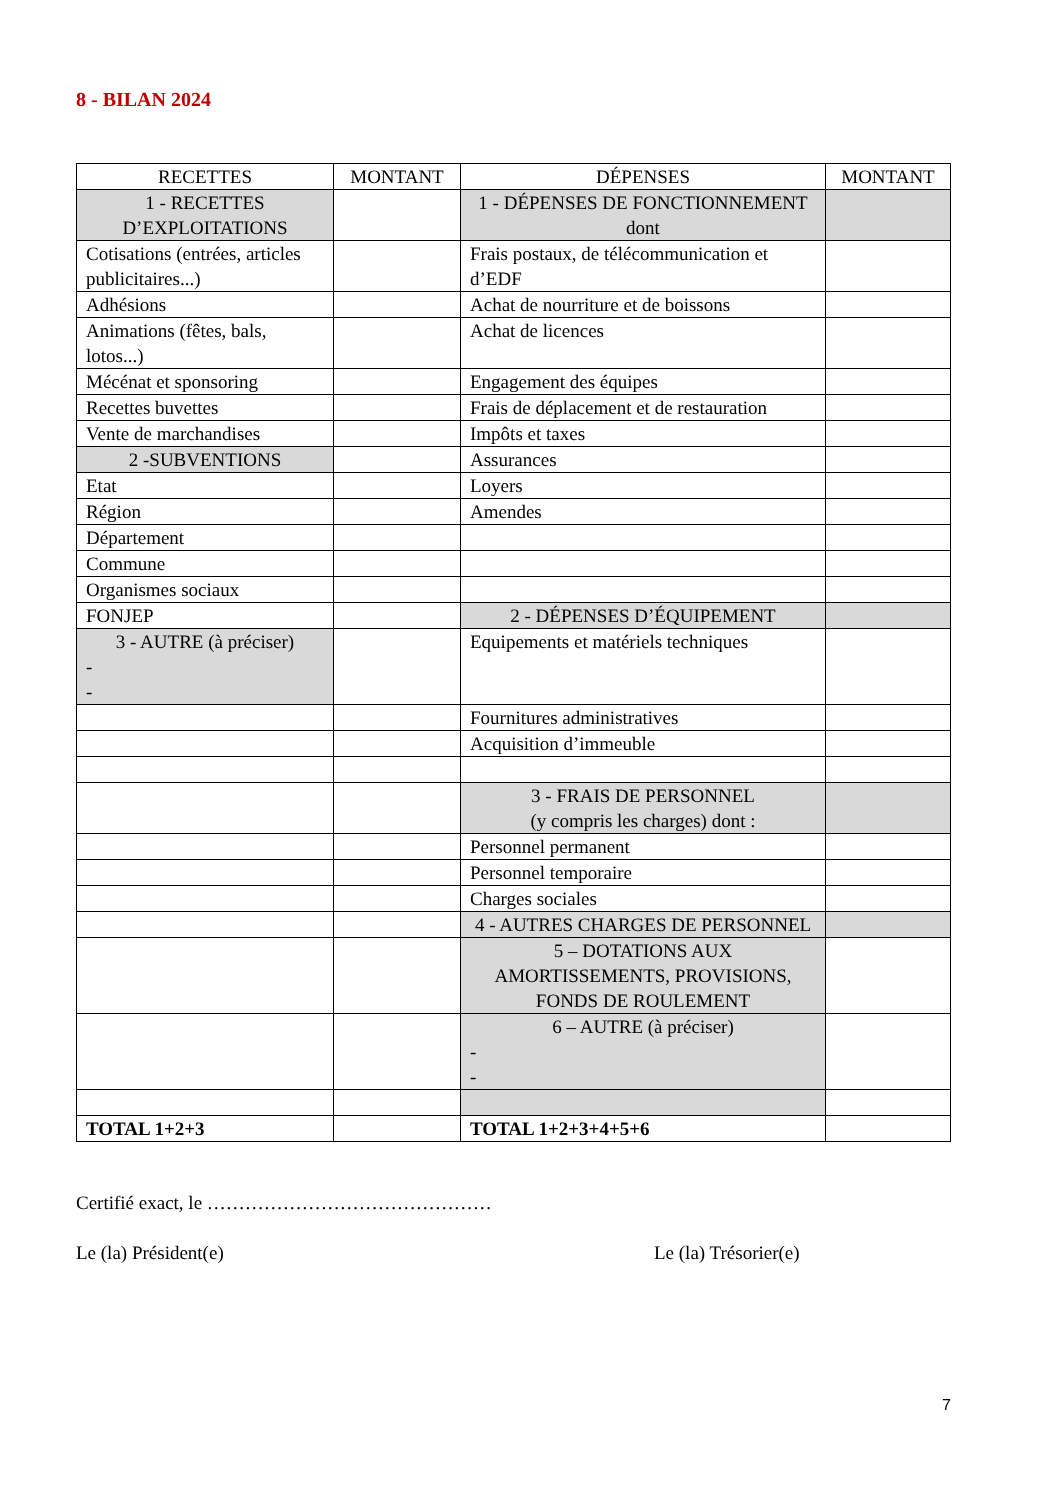8 - BILAN 2024
| RECETTES | MONTANT | DÉPENSES | MONTANT |
| --- | --- | --- | --- |
| 1 - RECETTES D’EXPLOITATIONS | | 1 - DÉPENSES DE FONCTIONNEMENT dont | |
| Cotisations (entrées, articles publicitaires...) | | Frais postaux, de télécommunication et d’EDF | |
| Adhésions | | Achat de nourriture et de boissons | |
| Animations (fêtes, bals, lotos...) | | Achat de licences | |
| Mécénat et sponsoring | | Engagement des équipes | |
| Recettes buvettes | | Frais de déplacement et de restauration | |
| Vente de marchandises | | Impôts et taxes | |
| 2 -SUBVENTIONS | | Assurances | |
| Etat | | Loyers | |
| Région | | Amendes | |
| Département | | | |
| Commune | | | |
| Organismes sociaux | | | |
| FONJEP | | 2 - DÉPENSES D’ÉQUIPEMENT | |
| 3 - AUTRE (à préciser) - - | | Equipements et matériels techniques | |
| | | Fournitures administratives | |
| | | Acquisition d’immeuble | |
| | | 3 - FRAIS DE PERSONNEL (y compris les charges) dont : | |
| | | Personnel permanent | |
| | | Personnel temporaire | |
| | | Charges sociales | |
| | | 4 - AUTRES CHARGES DE PERSONNEL | |
| | | 5 – DOTATIONS AUX AMORTISSEMENTS, PROVISIONS, FONDS DE ROULEMENT | |
| | | 6 – AUTRE (à préciser) - - | |
| TOTAL 1+2+3 | | TOTAL 1+2+3+4+5+6 | |
Certifié exact, le ………………………………………
Le (la) Président(e) Le (la) Trésorier(e)
7